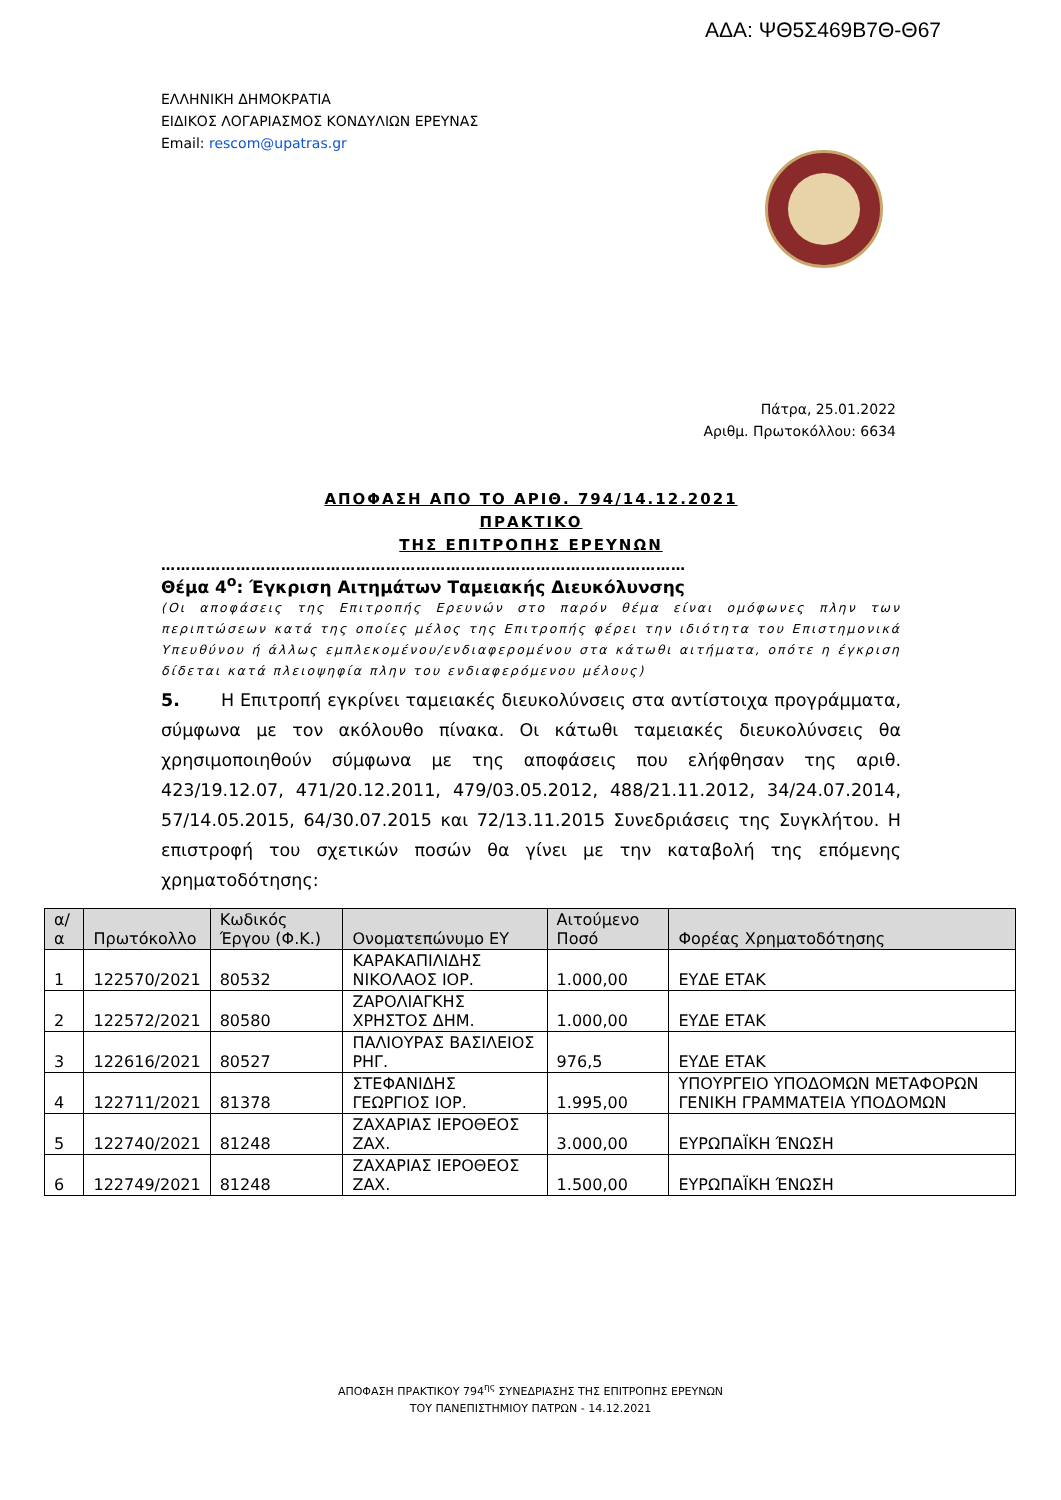ΑΔΑ: ΨΘ5Σ469Β7Θ-Θ67
ΕΛΛΗΝΙΚΗ ΔΗΜΟΚΡΑΤΙΑ
ΕΙΔΙΚΟΣ ΛΟΓΑΡΙΑΣΜΟΣ ΚΟΝΔΥΛΙΩΝ ΕΡΕΥΝΑΣ
Email: rescom@upatras.gr
Πάτρα, 25.01.2022
Αριθμ. Πρωτοκόλλου: 6634
ΑΠΟΦΑΣΗ ΑΠΟ ΤΟ ΑΡΙΘ. 794/14.12.2021
ΠΡΑΚΤΙΚΟ
ΤΗΣ ΕΠΙΤΡΟΠΗΣ ΕΡΕΥΝΩΝ
……………………………………………………………………………………………
Θέμα 4<sup>ο</sup>: Έγκριση Αιτημάτων Ταμειακής Διευκόλυνσης
(Οι αποφάσεις της Επιτροπής Ερευνών στο παρόν θέμα είναι ομόφωνες πλην των περιπτώσεων κατά της οποίες μέλος της Επιτροπής φέρει την ιδιότητα του Επιστημονικά Υπευθύνου ή άλλως εμπλεκομένου/ενδιαφερομένου στα κάτωθι αιτήματα, οπότε η έγκριση δίδεται κατά πλειοψηφία πλην του ενδιαφερόμενου μέλους)
5. Η Επιτροπή εγκρίνει ταμειακές διευκολύνσεις στα αντίστοιχα προγράμματα, σύμφωνα με τον ακόλουθο πίνακα. Οι κάτωθι ταμειακές διευκολύνσεις θα χρησιμοποιηθούν σύμφωνα με της αποφάσεις που ελήφθησαν της αριθ. 423/19.12.07, 471/20.12.2011, 479/03.05.2012, 488/21.11.2012, 34/24.07.2014, 57/14.05.2015, 64/30.07.2015 και 72/13.11.2015 Συνεδριάσεις της Συγκλήτου. Η επιστροφή του σχετικών ποσών θα γίνει με την καταβολή της επόμενης χρηματοδότησης:
| α/α | Πρωτόκολλο | Κωδικός Έργου (Φ.Κ.) | Ονοματεπώνυμο ΕΥ | Αιτούμενο Ποσό | Φορέας Χρηματοδότησης |
| --- | --- | --- | --- | --- | --- |
| 1 | 122570/2021 | 80532 | ΚΑΡΑΚΑΠΙΛΙΔΗΣ ΝΙΚΟΛΑΟΣ ΙΟΡ. | 1.000,00 | ΕΥΔΕ ΕΤΑΚ |
| 2 | 122572/2021 | 80580 | ΖΑΡΟΛΙΑΓΚΗΣ ΧΡΗΣΤΟΣ ΔΗΜ. | 1.000,00 | ΕΥΔΕ ΕΤΑΚ |
| 3 | 122616/2021 | 80527 | ΠΑΛΙΟΥΡΑΣ ΒΑΣΙΛΕΙΟΣ ΡΗΓ. | 976,5 | ΕΥΔΕ ΕΤΑΚ |
| 4 | 122711/2021 | 81378 | ΣΤΕΦΑΝΙΔΗΣ ΓΕΩΡΓΙΟΣ ΙΟΡ. | 1.995,00 | ΥΠΟΥΡΓΕΙΟ ΥΠΟΔΟΜΩΝ ΜΕΤΑΦΟΡΩΝ ΓΕΝΙΚΗ ΓΡΑΜΜΑΤΕΙΑ ΥΠΟΔΟΜΩΝ |
| 5 | 122740/2021 | 81248 | ΖΑΧΑΡΙΑΣ ΙΕΡΟΘΕΟΣ ΖΑΧ. | 3.000,00 | ΕΥΡΩΠΑΪΚΗ ΈΝΩΣΗ |
| 6 | 122749/2021 | 81248 | ΖΑΧΑΡΙΑΣ ΙΕΡΟΘΕΟΣ ΖΑΧ. | 1.500,00 | ΕΥΡΩΠΑΪΚΗ ΈΝΩΣΗ |
ΑΠΟΦΑΣΗ ΠΡΑΚΤΙΚΟΥ 794<sup>ης</sup> ΣΥΝΕΔΡΙΑΣΗΣ ΤΗΣ ΕΠΙΤΡΟΠΗΣ ΕΡΕΥΝΩΝ
ΤΟΥ ΠΑΝΕΠΙΣΤΗΜΙΟΥ ΠΑΤΡΩΝ - 14.12.2021